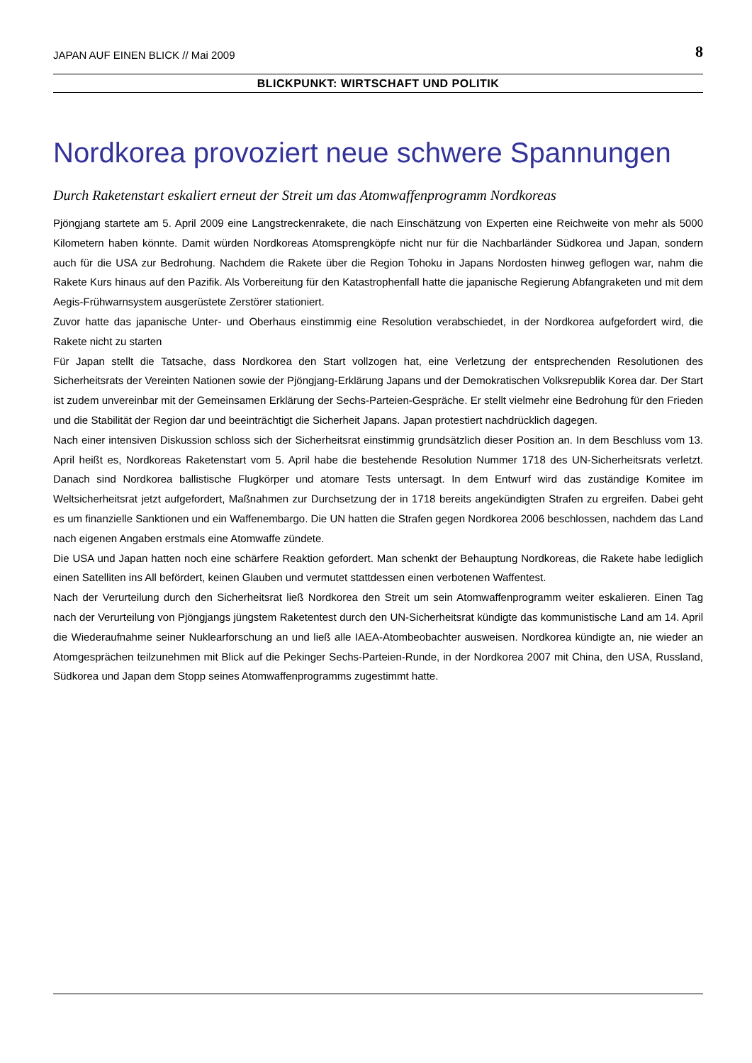JAPAN AUF EINEN BLICK // Mai 2009 8
BLICKPUNKT: WIRTSCHAFT UND POLITIK
Nordkorea provoziert neue schwere Spannungen
Durch Raketenstart eskaliert erneut der Streit um das Atomwaffenprogramm Nordkoreas
Pjöngjang startete am 5. April 2009 eine Langstreckenrakete, die nach Einschätzung von Experten eine Reichweite von mehr als 5000 Kilometern haben könnte. Damit würden Nordkoreas Atomsprengköpfe nicht nur für die Nachbarländer Südkorea und Japan, sondern auch für die USA zur Bedrohung. Nachdem die Rakete über die Region Tohoku in Japans Nordosten hinweg geflogen war, nahm die Rakete Kurs hinaus auf den Pazifik. Als Vorbereitung für den Katastrophenfall hatte die japanische Regierung Abfangraketen und mit dem Aegis-Frühwarnsystem ausgerüstete Zerstörer stationiert.
Zuvor hatte das japanische Unter- und Oberhaus einstimmig eine Resolution verabschiedet, in der Nordkorea aufgefordert wird, die Rakete nicht zu starten
Für Japan stellt die Tatsache, dass Nordkorea den Start vollzogen hat, eine Verletzung der entsprechenden Resolutionen des Sicherheitsrats der Vereinten Nationen sowie der Pjöngjang-Erklärung Japans und der Demokratischen Volksrepublik Korea dar. Der Start ist zudem unvereinbar mit der Gemeinsamen Erklärung der Sechs-Parteien-Gespräche. Er stellt vielmehr eine Bedrohung für den Frieden und die Stabilität der Region dar und beeinträchtigt die Sicherheit Japans. Japan protestiert nachdrücklich dagegen.
Nach einer intensiven Diskussion schloss sich der Sicherheitsrat einstimmig grundsätzlich dieser Position an. In dem Beschluss vom 13. April heißt es, Nordkoreas Raketenstart vom 5. April habe die bestehende Resolution Nummer 1718 des UN-Sicherheitsrats verletzt. Danach sind Nordkorea ballistische Flugkörper und atomare Tests untersagt. In dem Entwurf wird das zuständige Komitee im Weltsicherheitsrat jetzt aufgefordert, Maßnahmen zur Durchsetzung der in 1718 bereits angekündigten Strafen zu ergreifen. Dabei geht es um finanzielle Sanktionen und ein Waffenembargo. Die UN hatten die Strafen gegen Nordkorea 2006 beschlossen, nachdem das Land nach eigenen Angaben erstmals eine Atomwaffe zündete.
Die USA und Japan hatten noch eine schärfere Reaktion gefordert. Man schenkt der Behauptung Nordkoreas, die Rakete habe lediglich einen Satelliten ins All befördert, keinen Glauben und vermutet stattdessen einen verbotenen Waffentest.
Nach der Verurteilung durch den Sicherheitsrat ließ Nordkorea den Streit um sein Atomwaffenprogramm weiter eskalieren. Einen Tag nach der Verurteilung von Pjöngjangs jüngstem Raketentest durch den UN-Sicherheitsrat kündigte das kommunistische Land am 14. April die Wiederaufnahme seiner Nuklearforschung an und ließ alle IAEA-Atombeobachter ausweisen. Nordkorea kündigte an, nie wieder an Atomgesprächen teilzunehmen mit Blick auf die Pekinger Sechs-Parteien-Runde, in der Nordkorea 2007 mit China, den USA, Russland, Südkorea und Japan dem Stopp seines Atomwaffenprogramms zugestimmt hatte.